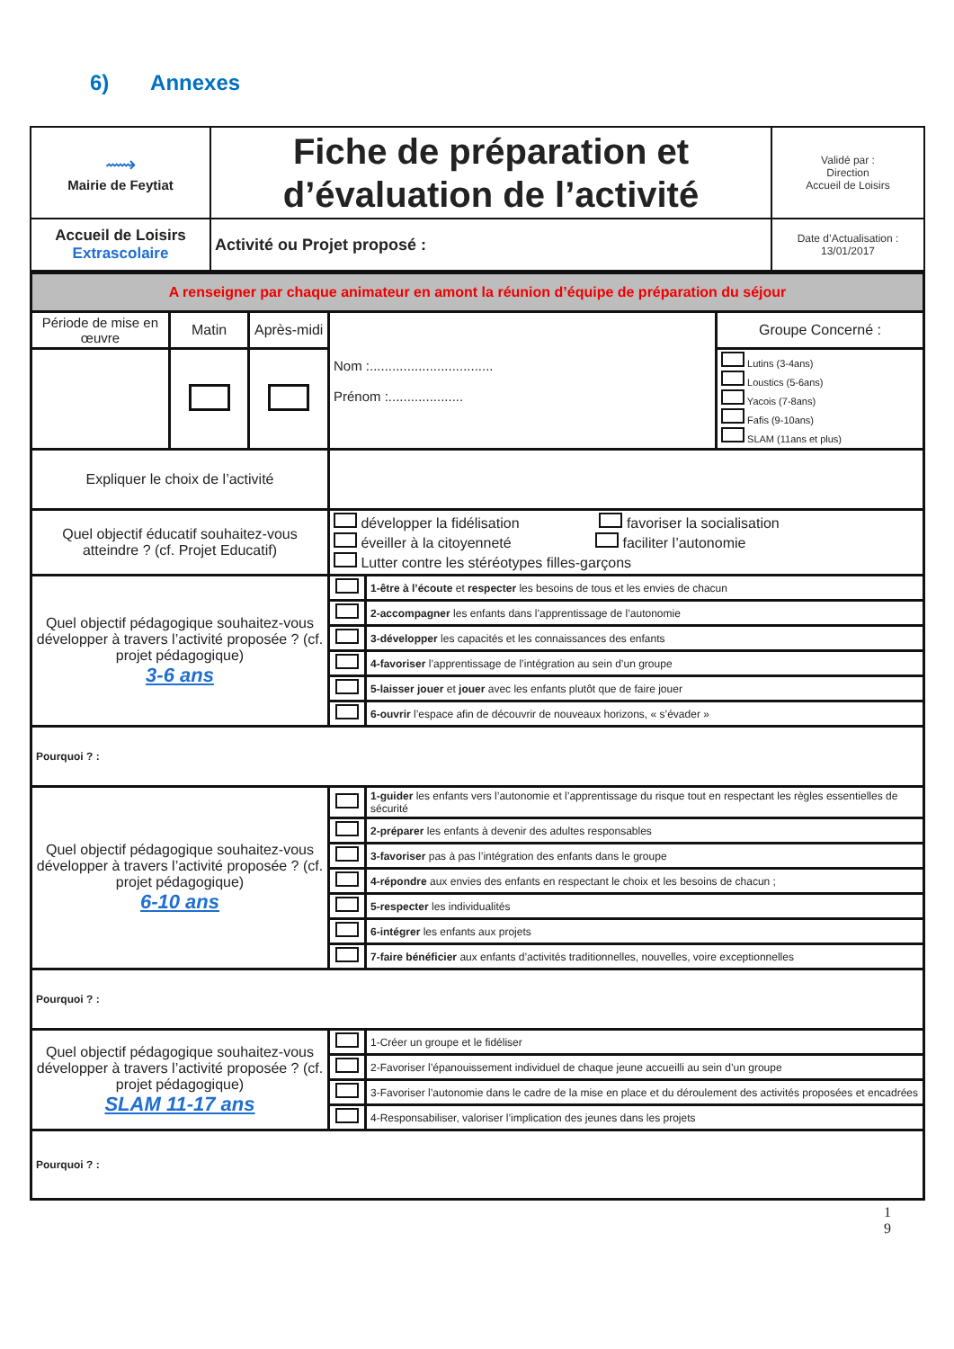6) Annexes
| ⟿ Mairie de Feytiat | Fiche de préparation et d’évaluation de l’activité | Validé par : Direction Accueil de Loisirs |
| Accueil de Loisirs Extrascolaire | Activité ou Projet proposé : | Date d’Actualisation : 13/01/2017 |
| A renseigner par chaque animateur en amont la réunion d’équipe de préparation du séjour | | | | | |
| Période de mise en œuvre | Matin | Après-midi | Nom :................................. Prénom :.................... | | Groupe Concerné : |
| | | | | | Lutins (3-4ans) Loustics (5-6ans) Yacois (7-8ans) Fafis (9-10ans) SLAM (11ans et plus) |
| Expliquer le choix de l’activité | | | | | |
| Quel objectif éducatif souhaitez-vous atteindre ? (cf. Projet Educatif) | | | développer la fidélisation favoriser la socialisation éveiller à la citoyenneté faciliter l’autonomie Lutter contre les stéréotypes filles-garçons | | |
| Quel objectif pédagogique souhaitez-vous développer à travers l’activité proposée ? (cf. projet pédagogique) 3-6 ans | | | | 1-être à l’écoute et respecter les besoins de tous et les envies de chacun | |
| | | | | 2-accompagner les enfants dans l’apprentissage de l’autonomie | |
| | | | | 3-développer les capacités et les connaissances des enfants | |
| | | | | 4-favoriser l’apprentissage de l’intégration au sein d’un groupe | |
| | | | | 5-laisser jouer et jouer avec les enfants plutôt que de faire jouer | |
| | | | | 6-ouvrir l’espace afin de découvrir de nouveaux horizons, « s’évader » | |
| Pourquoi ? : | | | | | |
| Quel objectif pédagogique souhaitez-vous développer à travers l’activité proposée ? (cf. projet pédagogique) 6-10 ans | | | | 1-guider les enfants vers l’autonomie et l’apprentissage du risque tout en respectant les règles essentielles de sécurité | |
| | | | | 2-préparer les enfants à devenir des adultes responsables | |
| | | | | 3-favoriser pas à pas l’intégration des enfants dans le groupe | |
| | | | | 4-répondre aux envies des enfants en respectant le choix et les besoins de chacun ; | |
| | | | | 5-respecter les individualités | |
| | | | | 6-intégrer les enfants aux projets | |
| | | | | 7-faire bénéficier aux enfants d’activités traditionnelles, nouvelles, voire exceptionnelles | |
| Pourquoi ? : | | | | | |
| Quel objectif pédagogique souhaitez-vous développer à travers l’activité proposée ? (cf. projet pédagogique) SLAM 11-17 ans | | | | 1-Créer un groupe et le fidéliser | |
| | | | | 2-Favoriser l’épanouissement individuel de chaque jeune accueilli au sein d’un groupe | |
| | | | | 3-Favoriser l’autonomie dans le cadre de la mise en place et du déroulement des activités proposées et encadrées | |
| | | | | 4-Responsabiliser, valoriser l’implication des jeunes dans les projets | |
| Pourquoi ? : | | | | | |
1
9